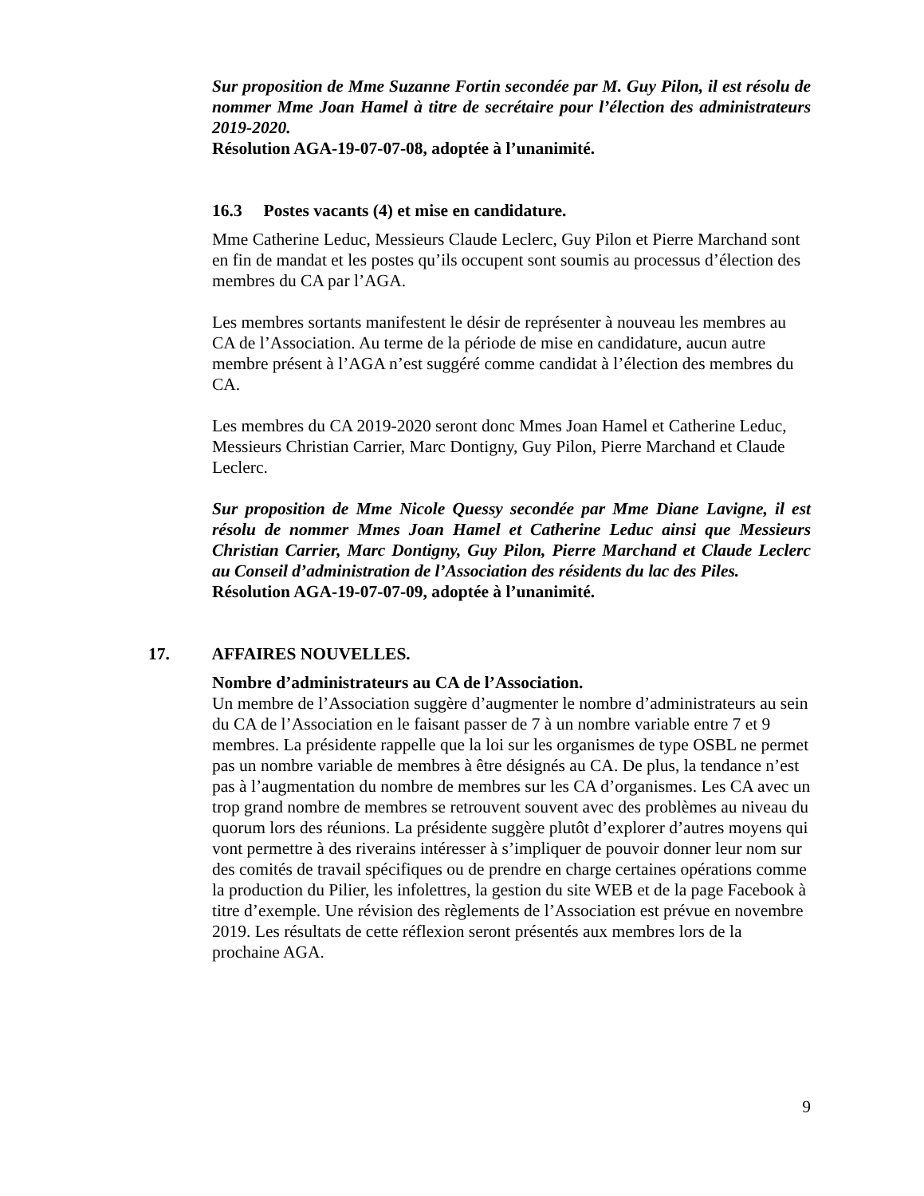Sur proposition de Mme Suzanne Fortin secondée par M. Guy Pilon, il est résolu de nommer Mme Joan Hamel à titre de secrétaire pour l’élection des administrateurs 2019-2020.
Résolution AGA-19-07-07-08, adoptée à l’unanimité.
16.3 Postes vacants (4) et mise en candidature.
Mme Catherine Leduc, Messieurs Claude Leclerc, Guy Pilon et Pierre Marchand sont en fin de mandat et les postes qu’ils occupent sont soumis au processus d’élection des membres du CA par l’AGA.
Les membres sortants manifestent le désir de représenter à nouveau les membres au CA de l’Association. Au terme de la période de mise en candidature, aucun autre membre présent à l’AGA n’est suggéré comme candidat à l’élection des membres du CA.
Les membres du CA 2019-2020 seront donc Mmes Joan Hamel et Catherine Leduc, Messieurs Christian Carrier, Marc Dontigny, Guy Pilon, Pierre Marchand et Claude Leclerc.
Sur proposition de Mme Nicole Quessy secondée par Mme Diane Lavigne, il est résolu de nommer Mmes Joan Hamel et Catherine Leduc ainsi que Messieurs Christian Carrier, Marc Dontigny, Guy Pilon, Pierre Marchand et Claude Leclerc au Conseil d’administration de l’Association des résidents du lac des Piles.
Résolution AGA-19-07-07-09, adoptée à l’unanimité.
17. AFFAIRES NOUVELLES.
Nombre d’administrateurs au CA de l’Association.
Un membre de l’Association suggère d’augmenter le nombre d’administrateurs au sein du CA de l’Association en le faisant passer de 7 à un nombre variable entre 7 et 9 membres. La présidente rappelle que la loi sur les organismes de type OSBL ne permet pas un nombre variable de membres à être désignés au CA. De plus, la tendance n’est pas à l’augmentation du nombre de membres sur les CA d’organismes. Les CA avec un trop grand nombre de membres se retrouvent souvent avec des problèmes au niveau du quorum lors des réunions. La présidente suggère plutôt d’explorer d’autres moyens qui vont permettre à des riverains intéresser à s’impliquer de pouvoir donner leur nom sur des comités de travail spécifiques ou de prendre en charge certaines opérations comme la production du Pilier, les infolettres, la gestion du site WEB et de la page Facebook à titre d’exemple. Une révision des règlements de l’Association est prévue en novembre 2019. Les résultats de cette réflexion seront présentés aux membres lors de la prochaine AGA.
9